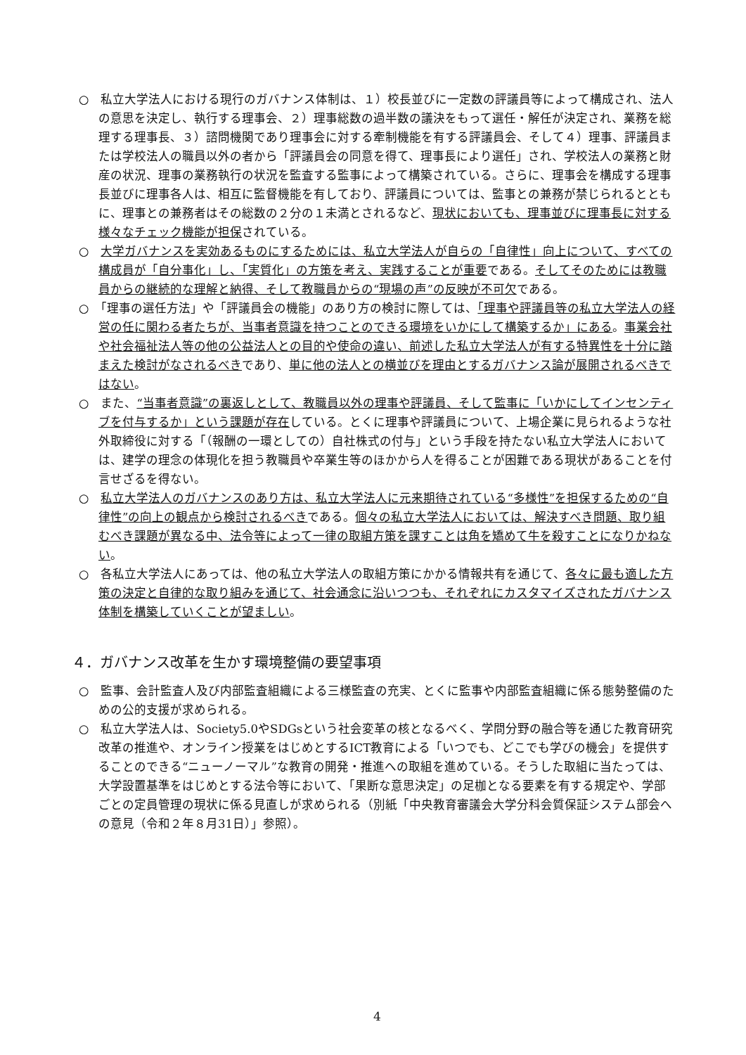○　私立大学法人における現行のガバナンス体制は、１）校長並びに一定数の評議員等によって構成され、法人の意思を決定し、執行する理事会、２）理事総数の過半数の議決をもって選任・解任が決定され、業務を総理する理事長、３）諮問機関であり理事会に対する牽制機能を有する評議員会、そして４）理事、評議員または学校法人の職員以外の者から「評議員会の同意を得て、理事長により選任」され、学校法人の業務と財産の状況、理事の業務執行の状況を監査する監事によって構築されている。さらに、理事会を構成する理事長並びに理事各人は、相互に監督機能を有しており、評議員については、監事との兼務が禁じられるとともに、理事との兼務者はその総数の２分の１未満とされるなど、現状においても、理事並びに理事長に対する様々なチェック機能が担保されている。
○　大学ガバナンスを実効あるものにするためには、私立大学法人が自らの「自律性」向上について、すべての構成員が「自分事化」し、「実質化」の方策を考え、実践することが重要である。そしてそのためには教職員からの継続的な理解と納得、そして教職員からの“現場の声”の反映が不可欠である。
○　「理事の選任方法」や「評議員会の機能」のあり方の検討に際しては、「理事や評議員等の私立大学法人の経営の任に関わる者たちが、当事者意識を持つことのできる環境をいかにして構築するか」にある。事業会社や社会福祉法人等の他の公益法人との目的や使命の違い、前述した私立大学法人が有する特異性を十分に踏まえた検討がなされるべきであり、単に他の法人との横並びを理由とするガバナンス論が展開されるべきではない。
○　また、“当事者意識”の裏返しとして、教職員以外の理事や評議員、そして監事に「いかにしてインセンティブを付与するか」という課題が存在している。とくに理事や評議員について、上場企業に見られるような社外取締役に対する「（報酬の一環としての）自社株式の付与」という手段を持たない私立大学法人においては、建学の理念の体現化を担う教職員や卒業生等のほかから人を得ることが困難である現状があることを付言せざるを得ない。
○　私立大学法人のガバナンスのあり方は、私立大学法人に元来期待されている“多様性”を担保するための“自律性”の向上の観点から検討されるべきである。個々の私立大学法人においては、解決すべき問題、取り組むべき課題が異なる中、法令等によって一律の取組方策を課すことは角を矯めて牛を殺すことになりかねない。
○　各私立大学法人にあっては、他の私立大学法人の取組方策にかかる情報共有を通じて、各々に最も適した方策の決定と自律的な取り組みを通じて、社会通念に沿いつつも、それぞれにカスタマイズされたガバナンス体制を構築していくことが望ましい。
４．ガバナンス改革を生かす環境整備の要望事項
○　監事、会計監査人及び内部監査組織による三様監査の充実、とくに監事や内部監査組織に係る態勢整備のための公的支援が求められる。
○　私立大学法人は、Society5.0やSDGsという社会変革の核となるべく、学問分野の融合等を通じた教育研究改革の推進や、オンライン授業をはじめとするICT教育による「いつでも、どこでも学びの機会」を提供することのできる“ニューノーマル”な教育の開発・推進への取組を進めている。そうした取組に当たっては、大学設置基準をはじめとする法令等において、「果断な意思決定」の足枷となる要素を有する規定や、学部ごとの定員管理の現状に係る見直しが求められる（別紙「中央教育審議会大学分科会質保証システム部会への意見（令和２年８月31日）」参照）。
4